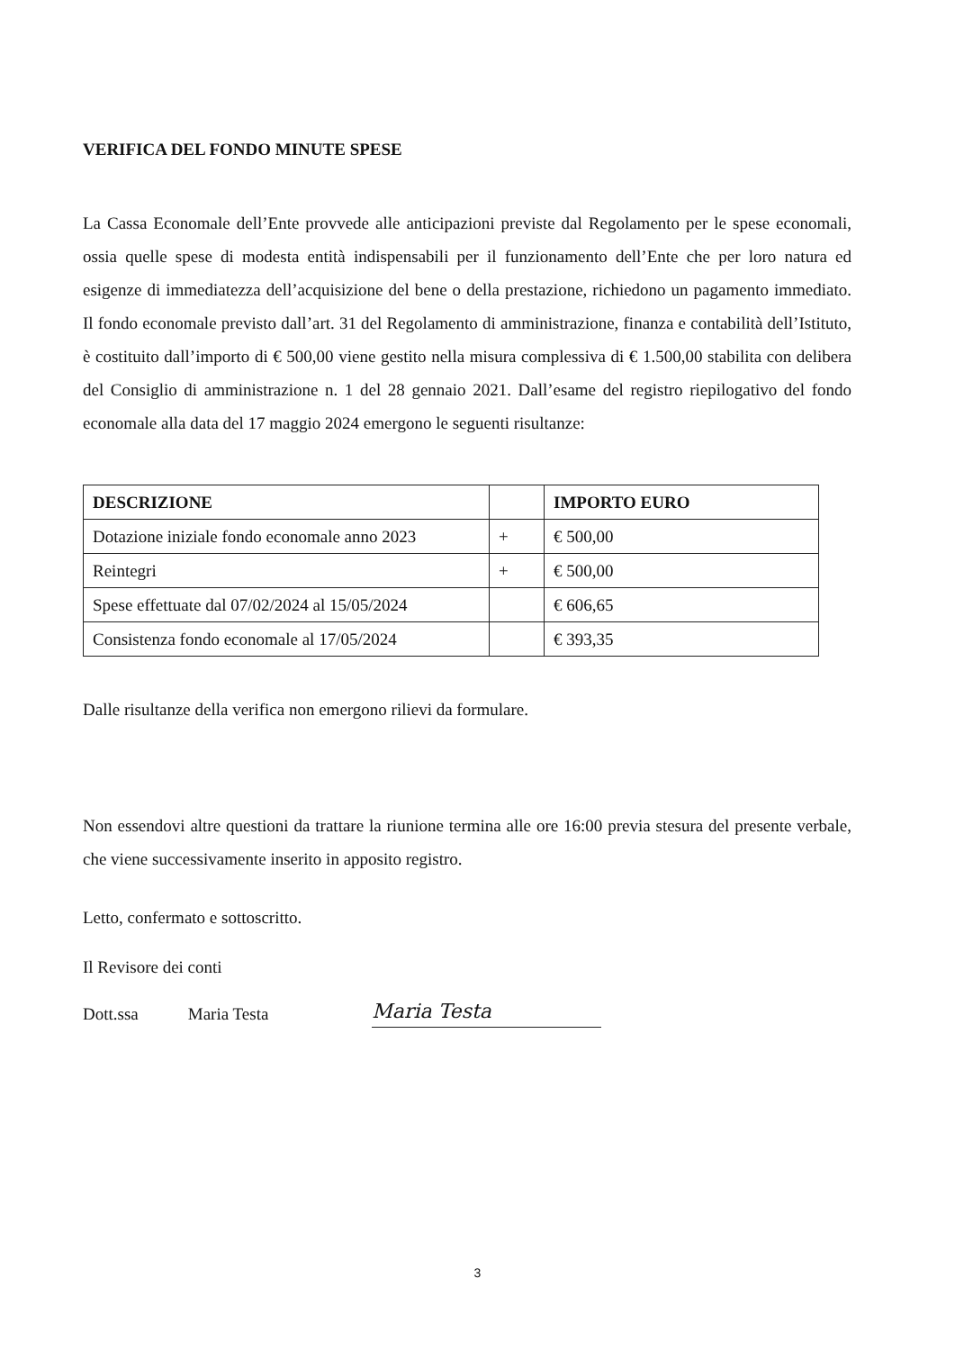VERIFICA DEL FONDO MINUTE SPESE
La Cassa Economale dell’Ente provvede alle anticipazioni previste dal Regolamento per le spese economali, ossia quelle spese di modesta entità indispensabili per il funzionamento dell’Ente che per loro natura ed esigenze di immediatezza dell’acquisizione del bene o della prestazione, richiedono un pagamento immediato. Il fondo economale previsto dall’art. 31 del Regolamento di amministrazione, finanza e contabilità dell’Istituto, è costituito dall’importo di € 500,00 viene gestito nella misura complessiva di € 1.500,00 stabilita con delibera del Consiglio di amministrazione n. 1 del 28 gennaio 2021. Dall’esame del registro riepilogativo del fondo economale alla data del 17 maggio 2024 emergono le seguenti risultanze:
| DESCRIZIONE | | IMPORTO EURO |
| --- | --- | --- |
| Dotazione iniziale fondo economale anno 2023 | + | € 500,00 |
| Reintegri | + | € 500,00 |
| Spese effettuate dal 07/02/2024 al 15/05/2024 | | € 606,65 |
| Consistenza fondo economale al 17/05/2024 | | € 393,35 |
Dalle risultanze della verifica non emergono rilievi da formulare.
Non essendovi altre questioni da trattare la riunione termina alle ore 16:00 previa stesura del presente verbale, che viene successivamente inserito in apposito registro.
Letto, confermato e sottoscritto.
Il Revisore dei conti
Dott.ssa Maria Testa
Maria Testa
3